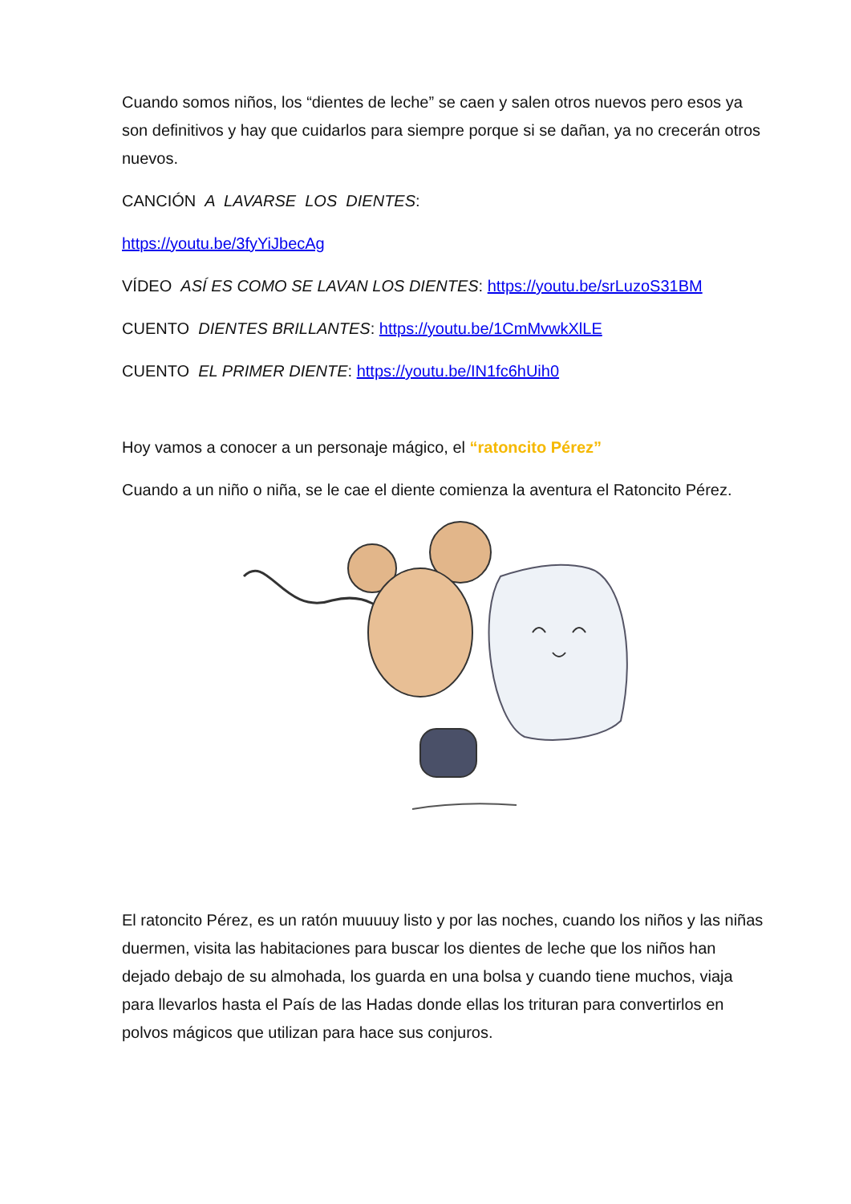Cuando somos niños, los “dientes de leche” se caen y salen otros nuevos pero esos ya son definitivos y hay que cuidarlos para siempre porque si se dañan, ya no crecerán otros nuevos.
CANCIÓN A LAVARSE LOS DIENTES:
https://youtu.be/3fyYiJbecAg
VÍDEO ASÍ ES COMO SE LAVAN LOS DIENTES: https://youtu.be/srLuzoS31BM
CUENTO DIENTES BRILLANTES: https://youtu.be/1CmMvwkXlLE
CUENTO EL PRIMER DIENTE: https://youtu.be/IN1fc6hUih0
Hoy vamos a conocer a un personaje mágico, el “ratoncito Pérez”
Cuando a un niño o niña, se le cae el diente comienza la aventura el Ratoncito Pérez.
El ratoncito Pérez, es un ratón muuuuy listo y por las noches, cuando los niños y las niñas duermen, visita las habitaciones para buscar los dientes de leche que los niños han dejado debajo de su almohada, los guarda en una bolsa y cuando tiene muchos, viaja para llevarlos hasta el País de las Hadas donde ellas los trituran para convertirlos en polvos mágicos que utilizan para hace sus conjuros.